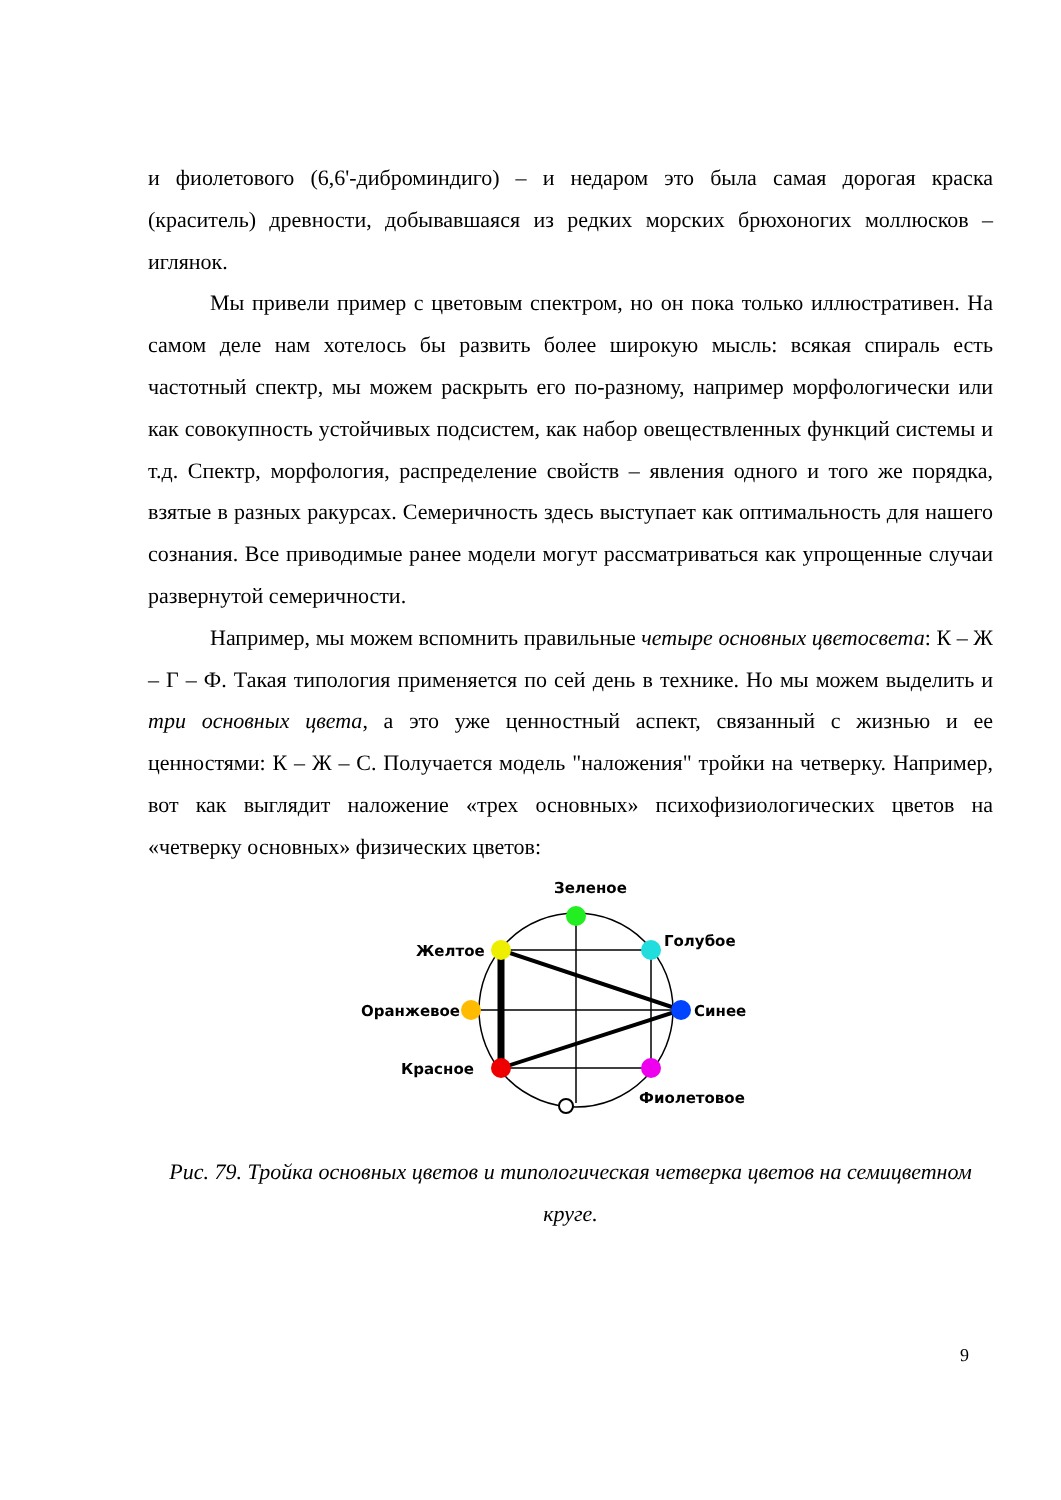и фиолетового (6,6'-диброминдиго) – и недаром это была самая дорогая краска (краситель) древности, добывавшаяся из редких морских брюхоногих моллюсков – иглянок.
Мы привели пример с цветовым спектром, но он пока только иллюстративен. На самом деле нам хотелось бы развить более широкую мысль: всякая спираль есть частотный спектр, мы можем раскрыть его по-разному, например морфологически или как совокупность устойчивых подсистем, как набор овеществленных функций системы и т.д. Спектр, морфология, распределение свойств – явления одного и того же порядка, взятые в разных ракурсах. Семеричность здесь выступает как оптимальность для нашего сознания. Все приводимые ранее модели могут рассматриваться как упрощенные случаи развернутой семеричности.
Например, мы можем вспомнить правильные четыре основных цветосвета: К – Ж – Г – Ф. Такая типология применяется по сей день в технике. Но мы можем выделить и три основных цвета, а это уже ценностный аспект, связанный с жизнью и ее ценностями: К – Ж – С. Получается модель "наложения" тройки на четверку. Например, вот как выглядит наложение «трех основных» психофизиологических цветов на «четверку основных» физических цветов:
Зеленое
Голубое
Желтое
Синее
Оранжевое
Красное
Фиолетовое
Рис. 79. Тройка основных цветов и типологическая четверка цветов на семицветном круге.
9